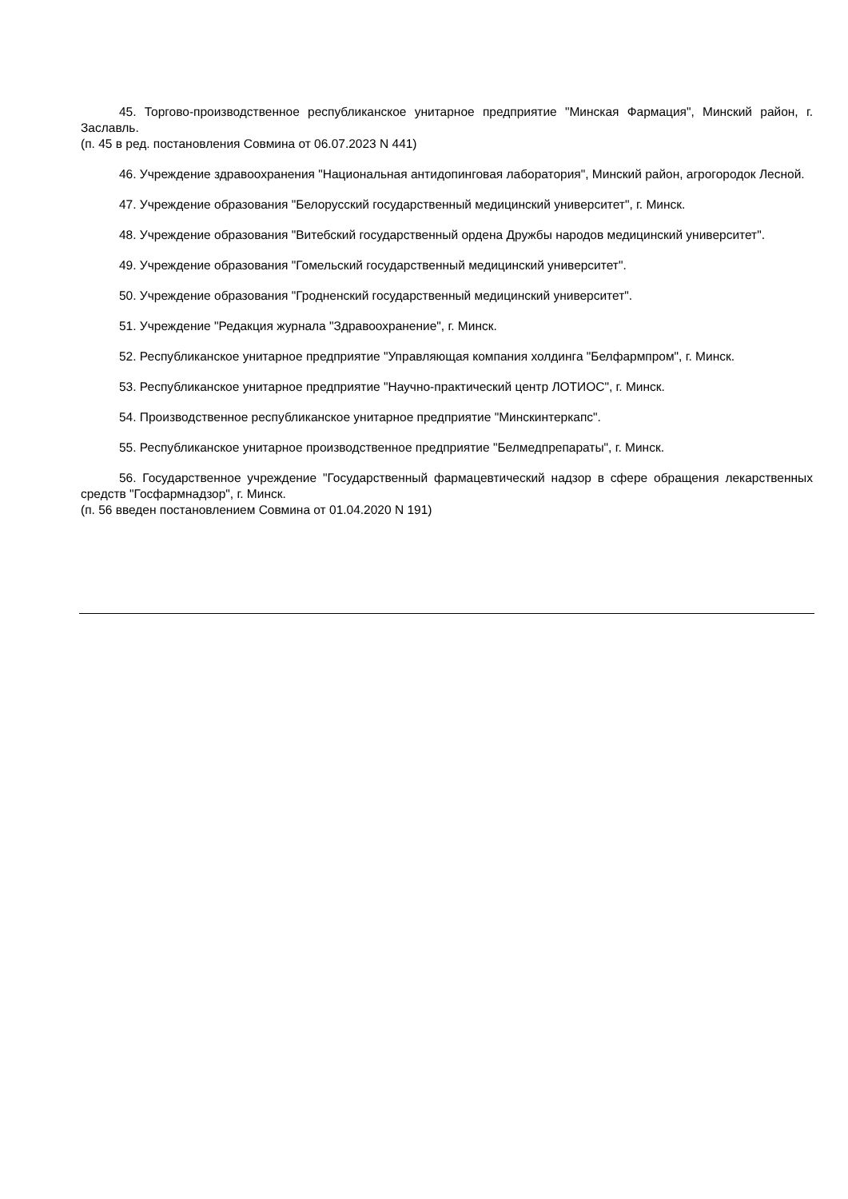45. Торгово-производственное республиканское унитарное предприятие "Минская Фармация", Минский район, г. Заславль.
(п. 45 в ред. постановления Совмина от 06.07.2023 N 441)
46. Учреждение здравоохранения "Национальная антидопинговая лаборатория", Минский район, агрогородок Лесной.
47. Учреждение образования "Белорусский государственный медицинский университет", г. Минск.
48. Учреждение образования "Витебский государственный ордена Дружбы народов медицинский университет".
49. Учреждение образования "Гомельский государственный медицинский университет".
50. Учреждение образования "Гродненский государственный медицинский университет".
51. Учреждение "Редакция журнала "Здравоохранение", г. Минск.
52. Республиканское унитарное предприятие "Управляющая компания холдинга "Белфармпром", г. Минск.
53. Республиканское унитарное предприятие "Научно-практический центр ЛОТИОС", г. Минск.
54. Производственное республиканское унитарное предприятие "Минскинтеркапс".
55. Республиканское унитарное производственное предприятие "Белмедпрепараты", г. Минск.
56. Государственное учреждение "Государственный фармацевтический надзор в сфере обращения лекарственных средств "Госфармнадзор", г. Минск.
(п. 56 введен постановлением Совмина от 01.04.2020 N 191)